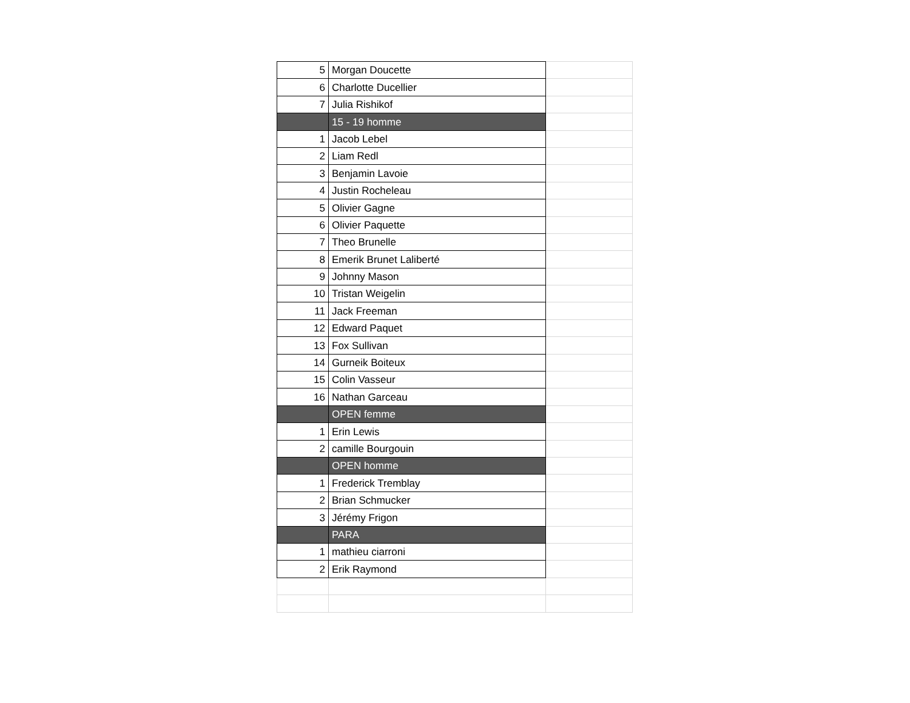| 5 | Morgan Doucette | |
| 6 | Charlotte Ducellier | |
| 7 | Julia Rishikof | |
| | 15 - 19 homme | |
| 1 | Jacob Lebel | |
| 2 | Liam Redl | |
| 3 | Benjamin Lavoie | |
| 4 | Justin Rocheleau | |
| 5 | Olivier Gagne | |
| 6 | Olivier Paquette | |
| 7 | Theo Brunelle | |
| 8 | Emerik Brunet Laliberté | |
| 9 | Johnny Mason | |
| 10 | Tristan Weigelin | |
| 11 | Jack Freeman | |
| 12 | Edward Paquet | |
| 13 | Fox Sullivan | |
| 14 | Gurneik Boiteux | |
| 15 | Colin Vasseur | |
| 16 | Nathan Garceau | |
| | OPEN femme | |
| 1 | Erin Lewis | |
| 2 | camille Bourgouin | |
| | OPEN homme | |
| 1 | Frederick Tremblay | |
| 2 | Brian Schmucker | |
| 3 | Jérémy Frigon | |
| | PARA | |
| 1 | mathieu ciarroni | |
| 2 | Erik Raymond | |